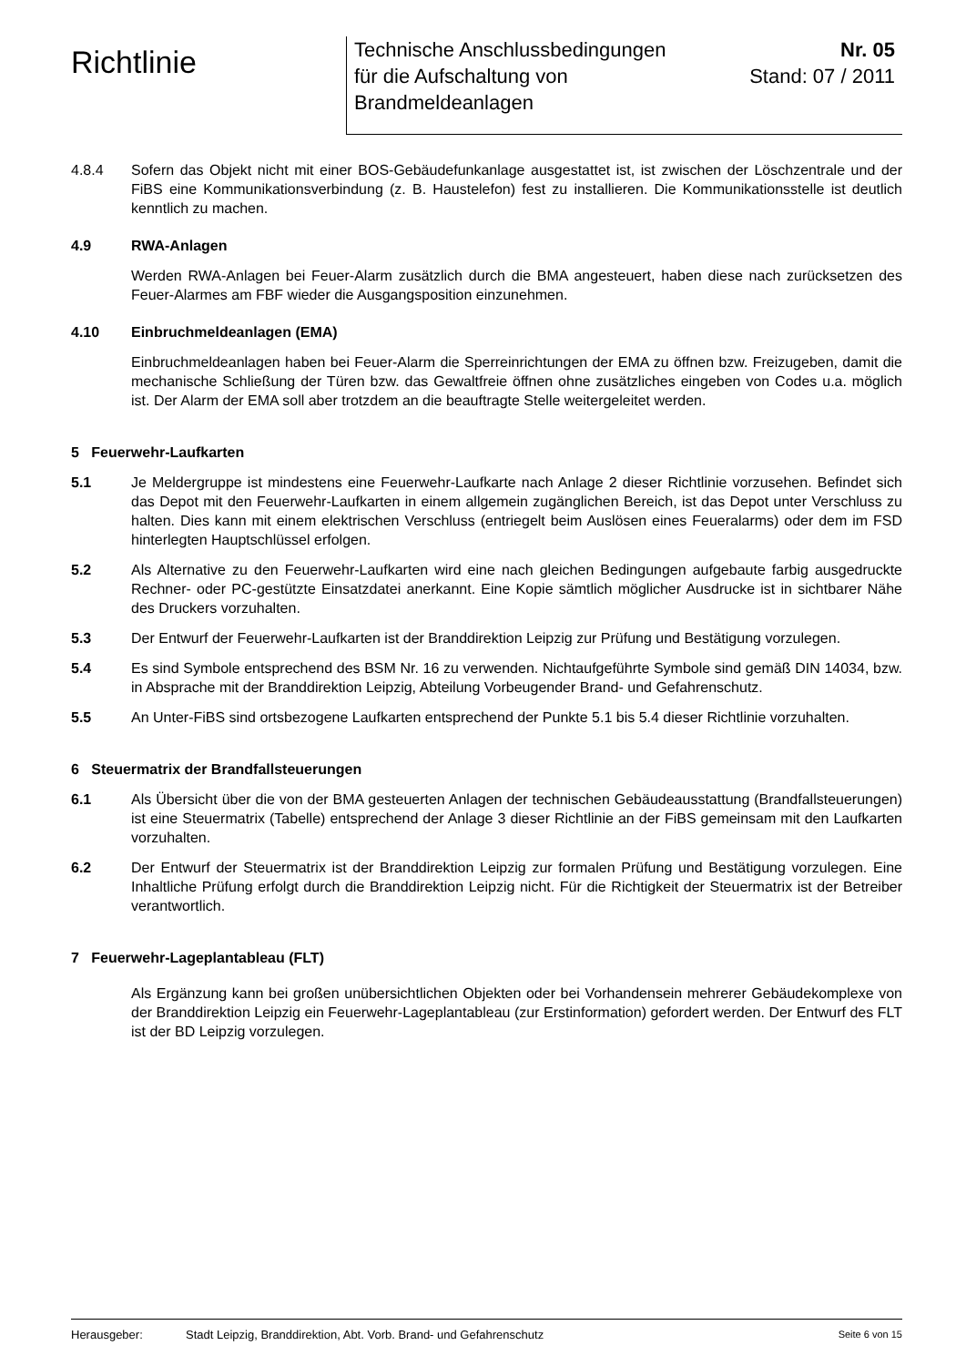Richtlinie
Technische Anschlussbedingungen
für die Aufschaltung von
Brandmeldeanlagen
Nr. 05
Stand: 07 / 2011
4.8.4 Sofern das Objekt nicht mit einer BOS-Gebäudefunkanlage ausgestattet ist, ist zwischen der Löschzentrale und der FiBS eine Kommunikationsverbindung (z. B. Haustelefon) fest zu installieren. Die Kommunikationsstelle ist deutlich kenntlich zu machen.
4.9 RWA-Anlagen
Werden RWA-Anlagen bei Feuer-Alarm zusätzlich durch die BMA angesteuert, haben diese nach zurücksetzen des Feuer-Alarmes am FBF wieder die Ausgangsposition einzunehmen.
4.10 Einbruchmeldeanlagen (EMA)
Einbruchmeldeanlagen haben bei Feuer-Alarm die Sperreinrichtungen der EMA zu öffnen bzw. Freizugeben, damit die mechanische Schließung der Türen bzw. das Gewaltfreie öffnen ohne zusätzliches eingeben von Codes u.a. möglich ist. Der Alarm der EMA soll aber trotzdem an die beauftragte Stelle weitergeleitet werden.
5 Feuerwehr-Laufkarten
5.1 Je Meldergruppe ist mindestens eine Feuerwehr-Laufkarte nach Anlage 2 dieser Richtlinie vorzusehen. Befindet sich das Depot mit den Feuerwehr-Laufkarten in einem allgemein zugänglichen Bereich, ist das Depot unter Verschluss zu halten. Dies kann mit einem elektrischen Verschluss (entriegelt beim Auslösen eines Feueralarms) oder dem im FSD hinterlegten Hauptschlüssel erfolgen.
5.2 Als Alternative zu den Feuerwehr-Laufkarten wird eine nach gleichen Bedingungen aufgebaute farbig ausgedruckte Rechner- oder PC-gestützte Einsatzdatei anerkannt. Eine Kopie sämtlich möglicher Ausdrucke ist in sichtbarer Nähe des Druckers vorzuhalten.
5.3 Der Entwurf der Feuerwehr-Laufkarten ist der Branddirektion Leipzig zur Prüfung und Bestätigung vorzulegen.
5.4 Es sind Symbole entsprechend des BSM Nr. 16 zu verwenden. Nichtaufgeführte Symbole sind gemäß DIN 14034, bzw. in Absprache mit der Branddirektion Leipzig, Abteilung Vorbeugender Brand- und Gefahrenschutz.
5.5 An Unter-FiBS sind ortsbezogene Laufkarten entsprechend der Punkte 5.1 bis 5.4 dieser Richtlinie vorzuhalten.
6 Steuermatrix der Brandfallsteuerungen
6.1 Als Übersicht über die von der BMA gesteuerten Anlagen der technischen Gebäudeausstattung (Brandfallsteuerungen) ist eine Steuermatrix (Tabelle) entsprechend der Anlage 3 dieser Richtlinie an der FiBS gemeinsam mit den Laufkarten vorzuhalten.
6.2 Der Entwurf der Steuermatrix ist der Branddirektion Leipzig zur formalen Prüfung und Bestätigung vorzulegen. Eine Inhaltliche Prüfung erfolgt durch die Branddirektion Leipzig nicht. Für die Richtigkeit der Steuermatrix ist der Betreiber verantwortlich.
7 Feuerwehr-Lageplantableau (FLT)
Als Ergänzung kann bei großen unübersichtlichen Objekten oder bei Vorhandensein mehrerer Gebäudekomplexe von der Branddirektion Leipzig ein Feuerwehr-Lageplantableau (zur Erstinformation) gefordert werden. Der Entwurf des FLT ist der BD Leipzig vorzulegen.
Herausgeber: Stadt Leipzig, Branddirektion, Abt. Vorb. Brand- und Gefahrenschutz Seite 6 von 15